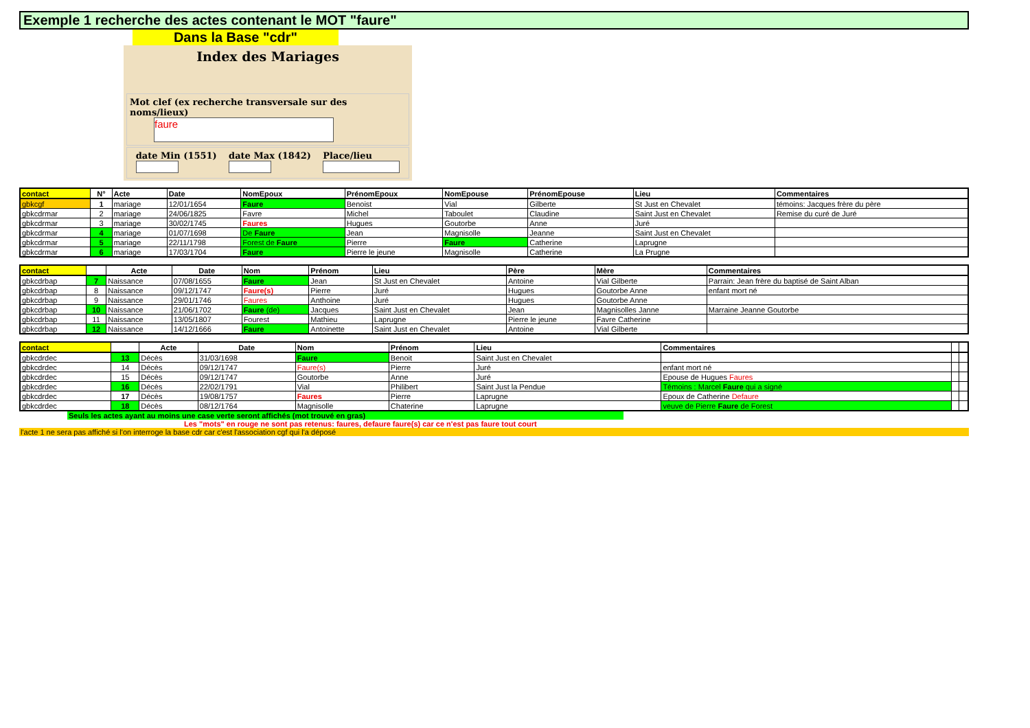Exemple 1 recherche des actes contenant le MOT "faure"
Dans la Base "cdr"
Index des Mariages
Mot clef (ex recherche transversale sur des noms/lieux)
faure
date Min (1551)
date Max (1842)
Place/lieu
| contact | N° | Acte | Date | NomEpoux | PrénomEpoux | NomEpouse | PrénomEpouse | Lieu | Commentaires |
| gbkcgf | 1 | mariage | 12/01/1654 | Faure | Benoist | Vial | Gilberte | St Just en Chevalet | témoins: Jacques frère du père |
| gbkcdrmar | 2 | mariage | 24/06/1825 | Favre | Michel | Taboulet | Claudine | Saint Just en Chevalet | Remise du curé de Juré |
| gbkcdrmar | 3 | mariage | 30/02/1745 | Faures | Hugues | Goutorbe | Anne | Juré | |
| gbkcdrmar | 4 | mariage | 01/07/1698 | De Faure | Jean | Magnisolle | Jeanne | Saint Just en Chevalet | |
| gbkcdrmar | 5 | mariage | 22/11/1798 | Forest de Faure | Pierre | Faure | Catherine | Laprugne | |
| gbkcdrmar | 6 | mariage | 17/03/1704 | Faure | Pierre le jeune | Magnisolle | Catherine | La Prugne | |
| contact | | Acte | Date | Nom | Prénom | Lieu | Père | Mère | Commentaires |
| gbkcdrbap | 7 | Naissance | 07/08/1655 | Faure | Jean | St Just en Chevalet | Antoine | Vial Gilberte | Parrain: Jean frère du baptisé de Saint Alban |
| gbkcdrbap | 8 | Naissance | 09/12/1747 | Faure(s) | Pierre | Juré | Hugues | Goutorbe Anne | enfant mort né |
| gbkcdrbap | 9 | Naissance | 29/01/1746 | Faures | Anthoine | Juré | Hugues | Goutorbe Anne | |
| gbkcdrbap | 10 | Naissance | 21/06/1702 | Faure (de) | Jacques | Saint Just en Chevalet | Jean | Magnisolles Janne | Marraine Jeanne Goutorbe |
| gbkcdrbap | 11 | Naissance | 13/05/1807 | Fourest | Mathieu | Laprugne | Pierre le jeune | Favre Catherine | |
| gbkcdrbap | 12 | Naissance | 14/12/1666 | Faure | Antoinette | Saint Just en Chevalet | Antoine | Vial Gilberte | |
| contact | | Acte | Date | Nom | Prénom | Lieu | Commentaires | | |
| gbkcdrdec | 13 | Décès | 31/03/1698 | Faure | Benoit | Saint Just en Chevalet | | | |
| gbkcdrdec | 14 | Décès | 09/12/1747 | Faure(s) | Pierre | Juré | enfant mort né | | |
| gbkcdrdec | 15 | Décès | 09/12/1747 | Goutorbe | Anne | Juré | Epouse de Hugues Faures | | |
| gbkcdrdec | 16 | Décès | 22/02/1791 | Vial | Philibert | Saint Just la Pendue | Témoins : Marcel Faure qui a signé | | |
| gbkcdrdec | 17 | Décès | 19/08/1757 | Faures | Pierre | Laprugne | Epoux de Catherine Defaure | | |
| gbkcdrdec | 18 | Décès | 08/12/1764 | Magnisolle | Chaterine | Laprugne | veuve de Pierre Faure de Forest | | |
Seuls les actes ayant au moins une case verte seront affichés (mot trouvé en gras)
Les "mots" en rouge ne sont pas retenus: faures, defaure faure(s) car ce n'est pas faure tout court
l'acte 1 ne sera pas affiché si l'on interroge la base cdr car c'est l'association cgf qui l'a déposé